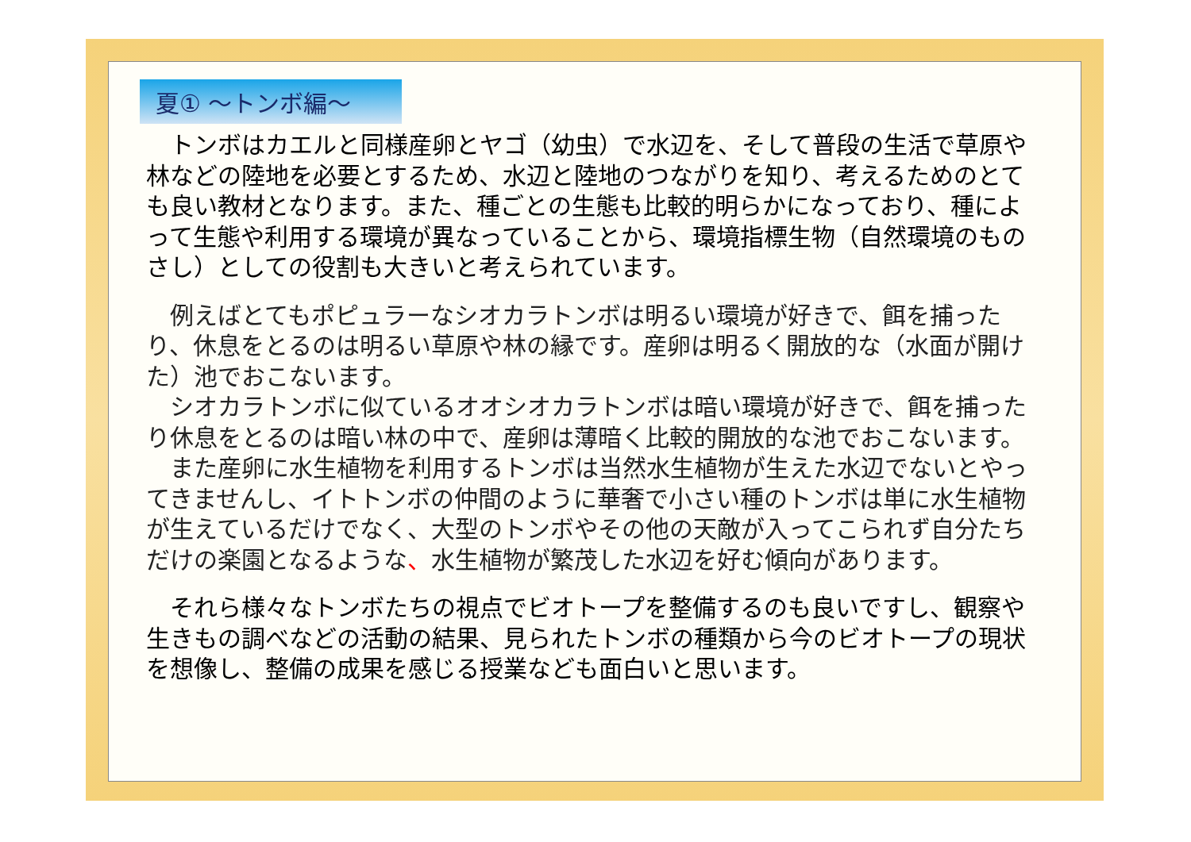夏① ～トンボ編～
　トンボはカエルと同様産卵とヤゴ（幼虫）で水辺を、そして普段の生活で草原や林などの陸地を必要とするため、水辺と陸地のつながりを知り、考えるためのとても良い教材となります。また、種ごとの生態も比較的明らかになっており、種によって生態や利用する環境が異なっていることから、環境指標生物（自然環境のものさし）としての役割も大きいと考えられています。
　例えばとてもポピュラーなシオカラトンボは明るい環境が好きで、餌を捕ったり、休息をとるのは明るい草原や林の縁です。産卵は明るく開放的な（水面が開けた）池でおこないます。
　シオカラトンボに似ているオオシオカラトンボは暗い環境が好きで、餌を捕ったり休息をとるのは暗い林の中で、産卵は薄暗く比較的開放的な池でおこないます。
　また産卵に水生植物を利用するトンボは当然水生植物が生えた水辺でないとやってきませんし、イトトンボの仲間のように華奢で小さい種のトンボは単に水生植物が生えているだけでなく、大型のトンボやその他の天敵が入ってこられず自分たちだけの楽園となるような、水生植物が繁茂した水辺を好む傾向があります。
　それら様々なトンボたちの視点でビオトープを整備するのも良いですし、観察や生きもの調べなどの活動の結果、見られたトンボの種類から今のビオトープの現状を想像し、整備の成果を感じる授業なども面白いと思います。